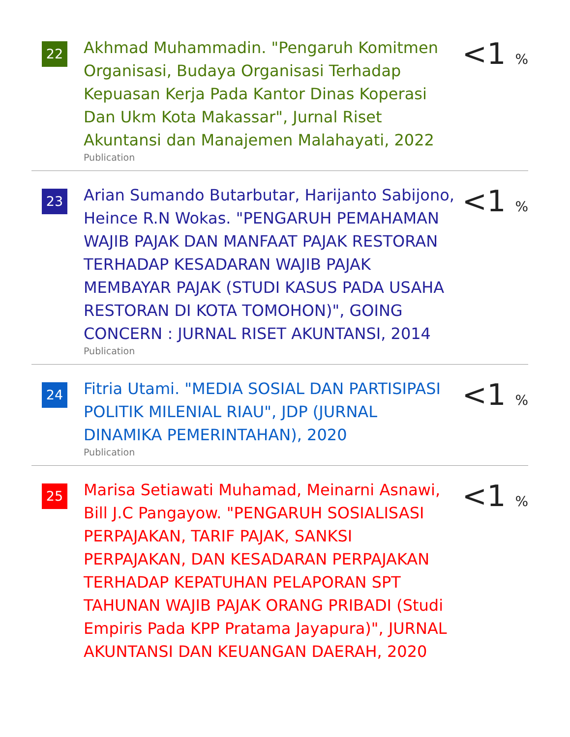22
Akhmad Muhammadin. "Pengaruh Komitmen Organisasi, Budaya Organisasi Terhadap Kepuasan Kerja Pada Kantor Dinas Koperasi Dan Ukm Kota Makassar", Jurnal Riset Akuntansi dan Manajemen Malahayati, 2022
Publication
<1 %
23
Arian Sumando Butarbutar, Harijanto Sabijono, Heince R.N Wokas. "PENGARUH PEMAHAMAN WAJIB PAJAK DAN MANFAAT PAJAK RESTORAN TERHADAP KESADARAN WAJIB PAJAK MEMBAYAR PAJAK (STUDI KASUS PADA USAHA RESTORAN DI KOTA TOMOHON)", GOING CONCERN : JURNAL RISET AKUNTANSI, 2014
Publication
<1 %
24
Fitria Utami. "MEDIA SOSIAL DAN PARTISIPASI POLITIK MILENIAL RIAU", JDP (JURNAL DINAMIKA PEMERINTAHAN), 2020
Publication
<1 %
25
Marisa Setiawati Muhamad, Meinarni Asnawi, Bill J.C Pangayow. "PENGARUH SOSIALISASI PERPAJAKAN, TARIF PAJAK, SANKSI PERPAJAKAN, DAN KESADARAN PERPAJAKAN TERHADAP KEPATUHAN PELAPORAN SPT TAHUNAN WAJIB PAJAK ORANG PRIBADI (Studi Empiris Pada KPP Pratama Jayapura)", JURNAL AKUNTANSI DAN KEUANGAN DAERAH, 2020
<1 %